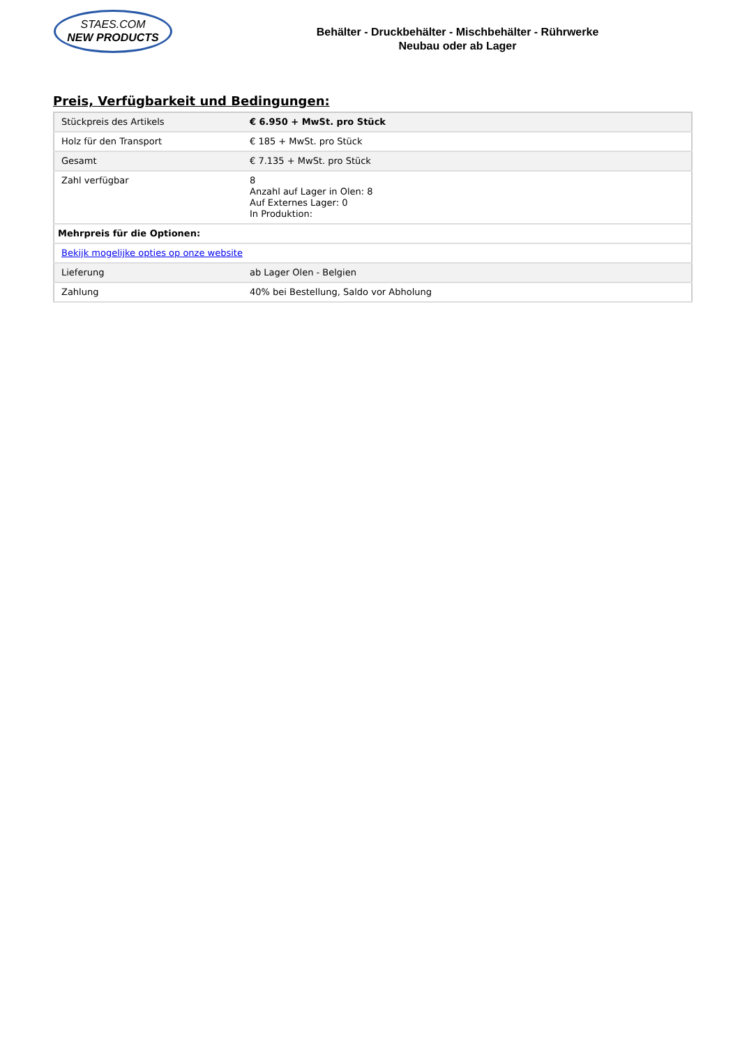STAES.COM
NEW PRODUCTS
Behälter - Druckbehälter - Mischbehälter - Rührwerke
Neubau oder ab Lager
Preis, Verfügbarkeit und Bedingungen:
| Stückpreis des Artikels | € 6.950 + MwSt. pro Stück |
| Holz für den Transport | € 185 + MwSt. pro Stück |
| Gesamt | € 7.135 + MwSt. pro Stück |
| Zahl verfügbar | 8 Anzahl auf Lager in Olen: 8 Auf Externes Lager: 0 In Produktion: |
| Mehrpreis für die Optionen: | |
| Bekijk mogelijke opties op onze website | |
| Lieferung | ab Lager Olen - Belgien |
| Zahlung | 40% bei Bestellung, Saldo vor Abholung |